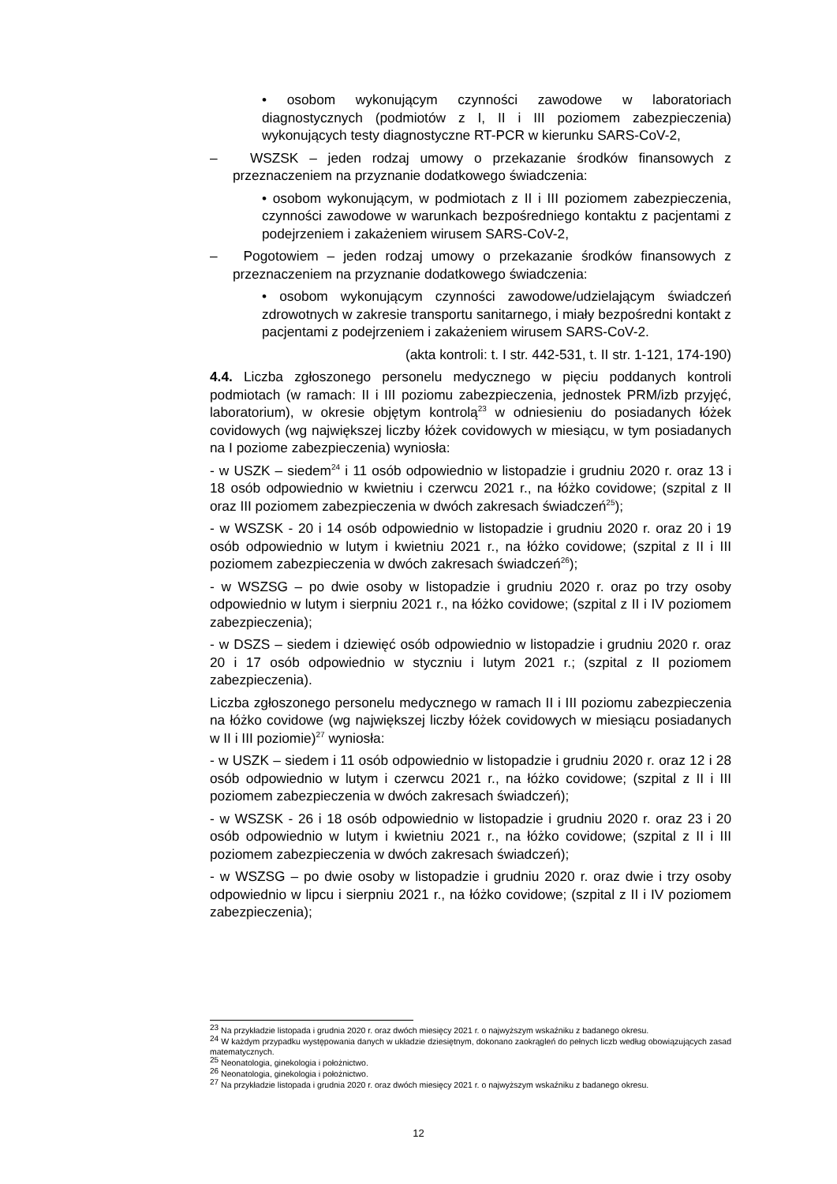• osobom wykonującym czynności zawodowe w laboratoriach diagnostycznych (podmiotów z I, II i III poziomem zabezpieczenia) wykonujących testy diagnostyczne RT-PCR w kierunku SARS-CoV-2,
– WSZSK – jeden rodzaj umowy o przekazanie środków finansowych z przeznaczeniem na przyznanie dodatkowego świadczenia:
• osobom wykonującym, w podmiotach z II i III poziomem zabezpieczenia, czynności zawodowe w warunkach bezpośredniego kontaktu z pacjentami z podejrzeniem i zakażeniem wirusem SARS-CoV-2,
– Pogotowiem – jeden rodzaj umowy o przekazanie środków finansowych z przeznaczeniem na przyznanie dodatkowego świadczenia:
• osobom wykonującym czynności zawodowe/udzielającym świadczeń zdrowotnych w zakresie transportu sanitarnego, i miały bezpośredni kontakt z pacjentami z podejrzeniem i zakażeniem wirusem SARS-CoV-2.
(akta kontroli: t. I str. 442-531, t. II str. 1-121, 174-190)
4.4. Liczba zgłoszonego personelu medycznego w pięciu poddanych kontroli podmiotach (w ramach: II i III poziomu zabezpieczenia, jednostek PRM/izb przyjęć, laboratorium), w okresie objętym kontrolą<sup>23</sup> w odniesieniu do posiadanych łóżek covidowych (wg największej liczby łóżek covidowych w miesiącu, w tym posiadanych na I poziome zabezpieczenia) wyniosła:
- w USZK – siedem<sup>24</sup> i 11 osób odpowiednio w listopadzie i grudniu 2020 r. oraz 13 i 18 osób odpowiednio w kwietniu i czerwcu 2021 r., na łóżko covidowe; (szpital z II oraz III poziomem zabezpieczenia w dwóch zakresach świadczeń<sup>25</sup>);
- w WSZSK - 20 i 14 osób odpowiednio w listopadzie i grudniu 2020 r. oraz 20 i 19 osób odpowiednio w lutym i kwietniu 2021 r., na łóżko covidowe; (szpital z II i III poziomem zabezpieczenia w dwóch zakresach świadczeń<sup>26</sup>);
- w WSZSG – po dwie osoby w listopadzie i grudniu 2020 r. oraz po trzy osoby odpowiednio w lutym i sierpniu 2021 r., na łóżko covidowe; (szpital z II i IV poziomem zabezpieczenia);
- w DSZS – siedem i dziewięć osób odpowiednio w listopadzie i grudniu 2020 r. oraz 20 i 17 osób odpowiednio w styczniu i lutym 2021 r.; (szpital z II poziomem zabezpieczenia).
Liczba zgłoszonego personelu medycznego w ramach II i III poziomu zabezpieczenia na łóżko covidowe (wg największej liczby łóżek covidowych w miesiącu posiadanych w II i III poziomie)<sup>27</sup> wyniosła:
- w USZK – siedem i 11 osób odpowiednio w listopadzie i grudniu 2020 r. oraz 12 i 28 osób odpowiednio w lutym i czerwcu 2021 r., na łóżko covidowe; (szpital z II i III poziomem zabezpieczenia w dwóch zakresach świadczeń);
- w WSZSK - 26 i 18 osób odpowiednio w listopadzie i grudniu 2020 r. oraz 23 i 20 osób odpowiednio w lutym i kwietniu 2021 r., na łóżko covidowe; (szpital z II i III poziomem zabezpieczenia w dwóch zakresach świadczeń);
- w WSZSG – po dwie osoby w listopadzie i grudniu 2020 r. oraz dwie i trzy osoby odpowiednio w lipcu i sierpniu 2021 r., na łóżko covidowe; (szpital z II i IV poziomem zabezpieczenia);
<sup>23</sup> Na przykładzie listopada i grudnia 2020 r. oraz dwóch miesięcy 2021 r. o najwyższym wskaźniku z badanego okresu.
<sup>24</sup> W każdym przypadku występowania danych w układzie dziesiętnym, dokonano zaokrągleń do pełnych liczb według obowiązujących zasad matematycznych.
<sup>25</sup> Neonatologia, ginekologia i położnictwo.
<sup>26</sup> Neonatologia, ginekologia i położnictwo.
<sup>27</sup> Na przykładzie listopada i grudnia 2020 r. oraz dwóch miesięcy 2021 r. o najwyższym wskaźniku z badanego okresu.
12